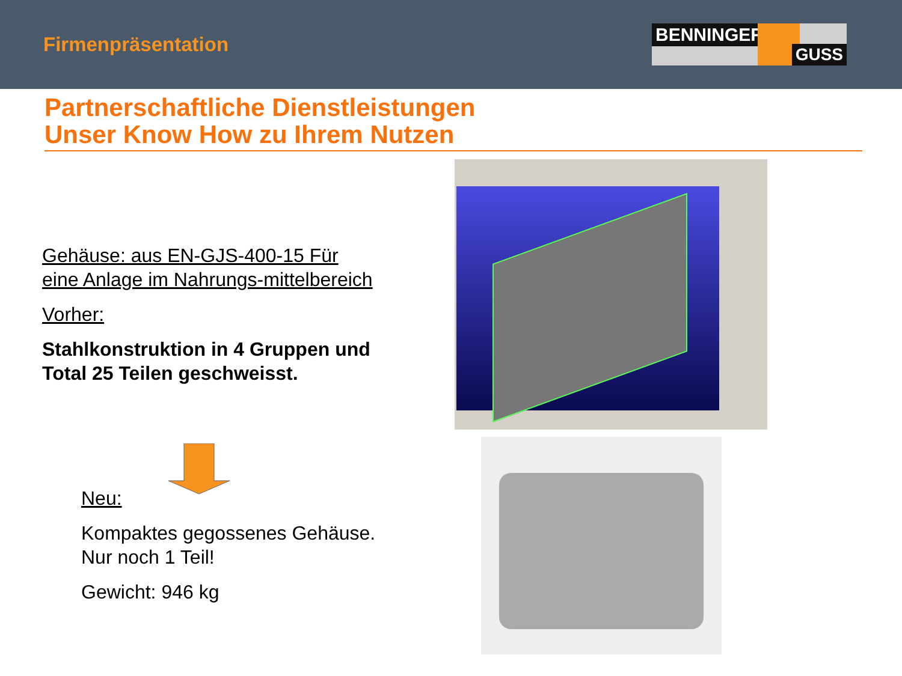Firmenpräsentation
BENNINGER
GUSS
Partnerschaftliche Dienstleistungen
Unser Know How zu Ihrem Nutzen
Gehäuse: aus EN-GJS-400-15 Für eine Anlage im Nahrungs-mittelbereich
Vorher:
Stahlkonstruktion in 4 Gruppen und Total 25 Teilen geschweisst.
Neu:
Kompaktes gegossenes Gehäuse. Nur noch 1 Teil!
Gewicht: 946 kg